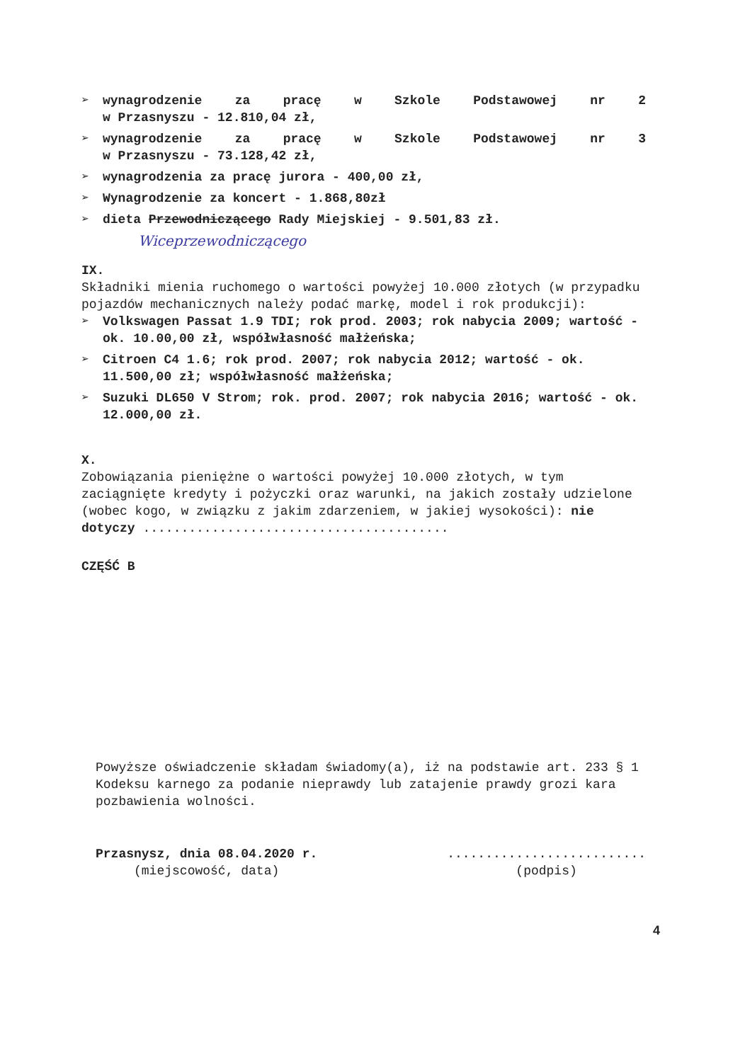➢
wynagrodzenie za pracę w Szkole Podstawowej nr 2
w Przasnyszu - 12.810,04 zł,
➢
wynagrodzenie za pracę w Szkole Podstawowej nr 3
w Przasnyszu - 73.128,42 zł,
➢ wynagrodzenia za pracę jurora - 400,00 zł,
➢ Wynagrodzenie za koncert - 1.868,80zł
➢ dieta Przewodniczącego Rady Miejskiej - 9.501,83 zł.
Wiceprzewodniczącego
IX.
Składniki mienia ruchomego o wartości powyżej 10.000 złotych (w przypadku pojazdów mechanicznych należy podać markę, model i rok produkcji):
➢ Volkswagen Passat 1.9 TDI; rok prod. 2003; rok nabycia 2009; wartość - ok. 10.00,00 zł, współwłasność małżeńska;
➢ Citroen C4 1.6; rok prod. 2007; rok nabycia 2012; wartość - ok. 11.500,00 zł; współwłasność małżeńska;
➢ Suzuki DL650 V Strom; rok. prod. 2007; rok nabycia 2016; wartość - ok. 12.000,00 zł.
X.
Zobowiązania pieniężne o wartości powyżej 10.000 złotych, w tym zaciągnięte kredyty i pożyczki oraz warunki, na jakich zostały udzielone (wobec kogo, w związku z jakim zdarzeniem, w jakiej wysokości): nie dotyczy ........................................
CZĘŚĆ B
Powyższe oświadczenie składam świadomy(a), iż na podstawie art. 233 § 1 Kodeksu karnego za podanie nieprawdy lub zatajenie prawdy grozi kara pozbawienia wolności.
Przasnysz, dnia 08.04.2020 r.
(miejscowość, data)
..........................
(podpis)
4